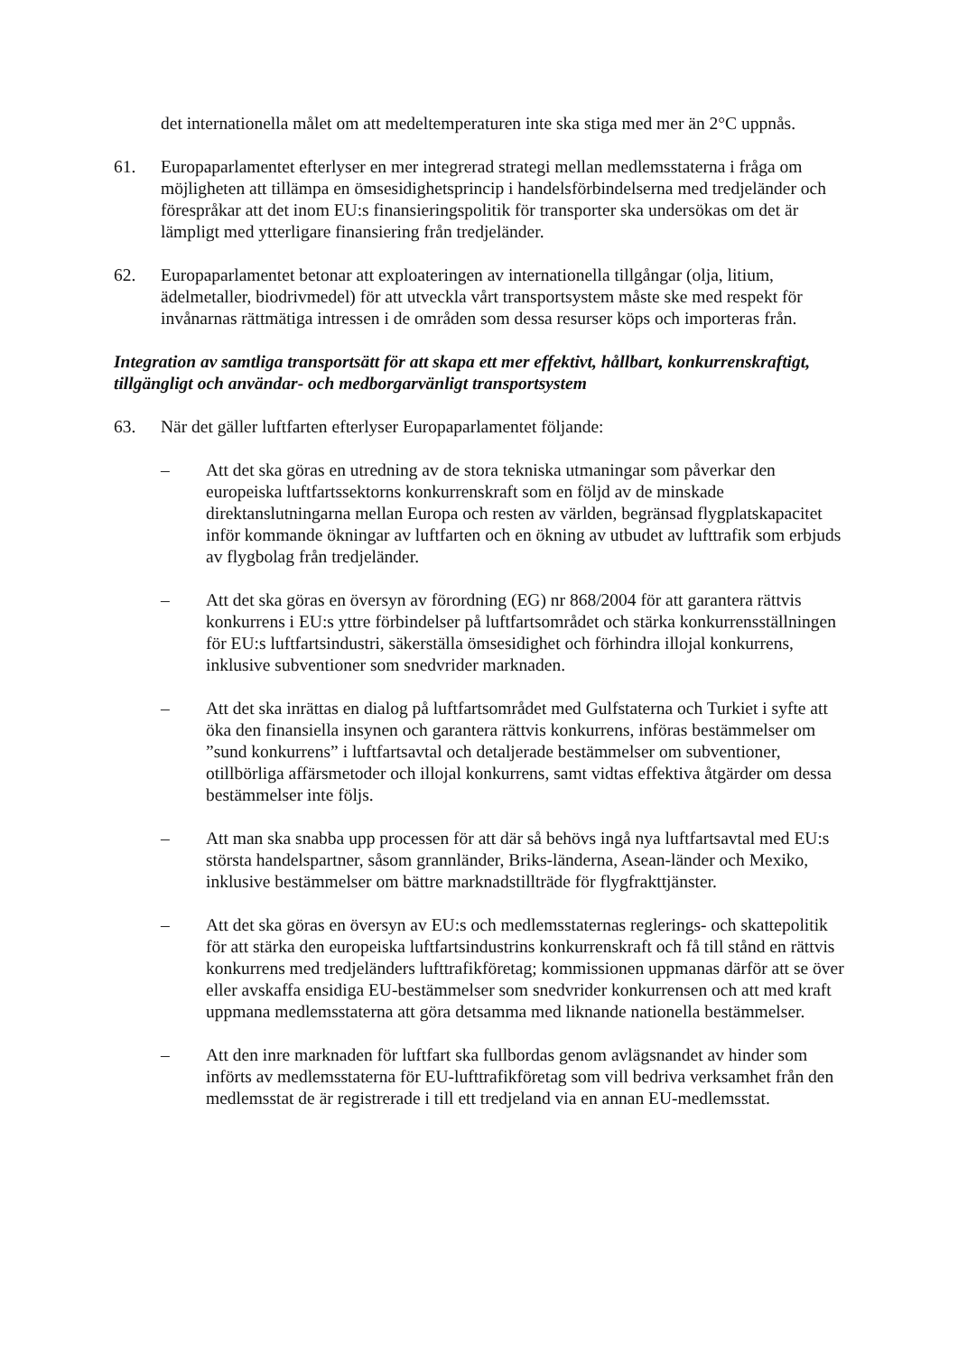det internationella målet om att medeltemperaturen inte ska stiga med mer än 2°C uppnås.
61. Europaparlamentet efterlyser en mer integrerad strategi mellan medlemsstaterna i fråga om möjligheten att tillämpa en ömsesidighetsprincip i handelsförbindelserna med tredjeländer och förespråkar att det inom EU:s finansieringspolitik för transporter ska undersökas om det är lämpligt med ytterligare finansiering från tredjeländer.
62. Europaparlamentet betonar att exploateringen av internationella tillgångar (olja, litium, ädelmetaller, biodrivmedel) för att utveckla vårt transportsystem måste ske med respekt för invånarnas rättmätiga intressen i de områden som dessa resurser köps och importeras från.
Integration av samtliga transportsätt för att skapa ett mer effektivt, hållbart, konkurrenskraftigt, tillgängligt och användar- och medborgarvänligt transportsystem
63. När det gäller luftfarten efterlyser Europaparlamentet följande:
– Att det ska göras en utredning av de stora tekniska utmaningar som påverkar den europeiska luftfartssektorns konkurrenskraft som en följd av de minskade direktanslutningarna mellan Europa och resten av världen, begränsad flygplatskapacitet inför kommande ökningar av luftfarten och en ökning av utbudet av lufttrafik som erbjuds av flygbolag från tredjeländer.
– Att det ska göras en översyn av förordning (EG) nr 868/2004 för att garantera rättvis konkurrens i EU:s yttre förbindelser på luftfartsområdet och stärka konkurrensställningen för EU:s luftfartsindustri, säkerställa ömsesidighet och förhindra illojal konkurrens, inklusive subventioner som snedvrider marknaden.
– Att det ska inrättas en dialog på luftfartsområdet med Gulfstaterna och Turkiet i syfte att öka den finansiella insynen och garantera rättvis konkurrens, införas bestämmelser om ”sund konkurrens” i luftfartsavtal och detaljerade bestämmelser om subventioner, otillbörliga affärsmetoder och illojal konkurrens, samt vidtas effektiva åtgärder om dessa bestämmelser inte följs.
– Att man ska snabba upp processen för att där så behövs ingå nya luftfartsavtal med EU:s största handelspartner, såsom grannländer, Briks-länderna, Asean-länder och Mexiko, inklusive bestämmelser om bättre marknadstillträde för flygfrakttjänster.
– Att det ska göras en översyn av EU:s och medlemsstaternas reglerings- och skattepolitik för att stärka den europeiska luftfartsindustrins konkurrenskraft och få till stånd en rättvis konkurrens med tredjeländers lufttrafikföretag; kommissionen uppmanas därför att se över eller avskaffa ensidiga EU-bestämmelser som snedvrider konkurrensen och att med kraft uppmana medlemsstaterna att göra detsamma med liknande nationella bestämmelser.
– Att den inre marknaden för luftfart ska fullbordas genom avlägsnandet av hinder som införts av medlemsstaterna för EU-lufttrafikföretag som vill bedriva verksamhet från den medlemsstat de är registrerade i till ett tredjeland via en annan EU-medlemsstat.